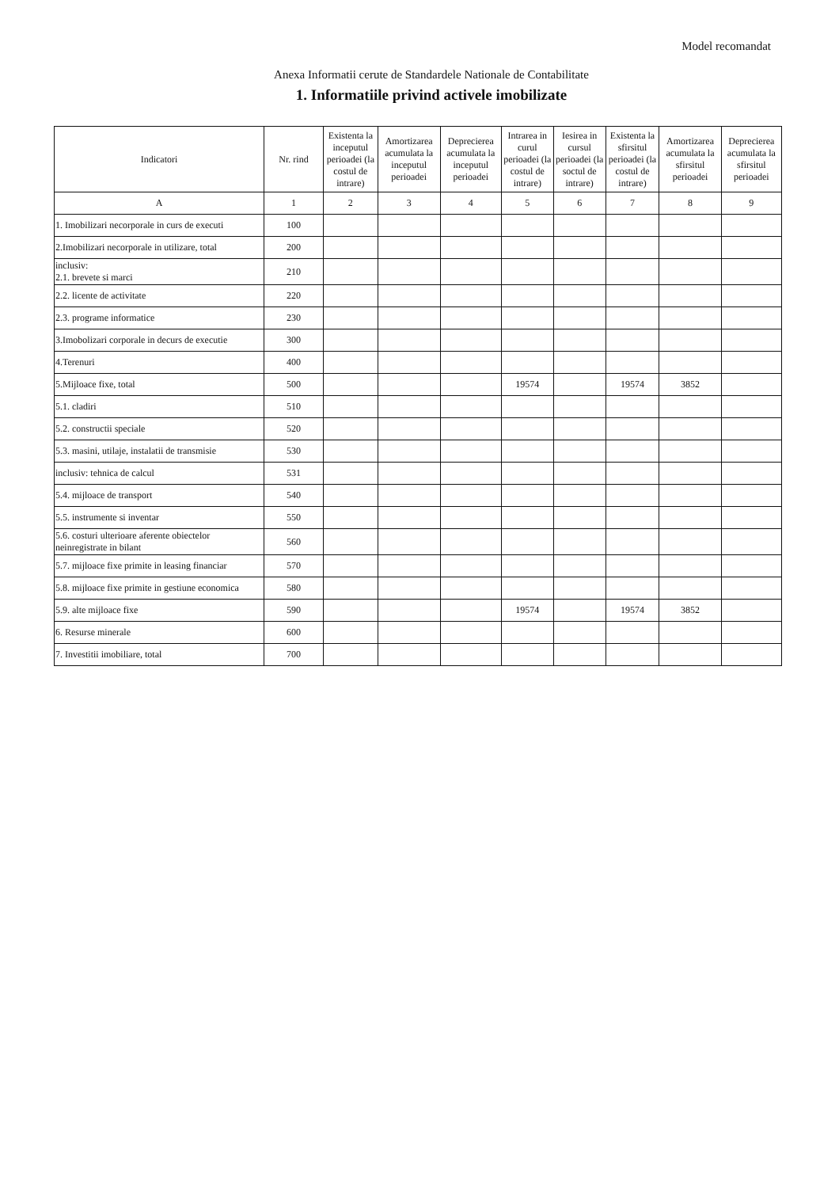Model recomandat
Anexa Informatii cerute de Standardele Nationale de Contabilitate
1. Informatiile privind activele imobilizate
| Indicatori | Nr. rind | Existenta la inceputul perioadei (la costul de intrare) | Amortizarea acumulata la inceputul perioadei | Deprecierea acumulata la inceputul perioadei | Intrarea in curul perioadei (la costul de intrare) | Iesirea in cursul perioadei (la soctul de intrare) | Existenta la sfirsitul perioadei (la costul de intrare) | Amortizarea acumulata la sfirsitul perioadei | Deprecierea acumulata la sfirsitul perioadei |
| --- | --- | --- | --- | --- | --- | --- | --- | --- | --- |
| A | 1 | 2 | 3 | 4 | 5 | 6 | 7 | 8 | 9 |
| 1. Imobilizari necorporale in curs de executi | 100 | | | | | | | | |
| 2.Imobilizari necorporale in utilizare, total | 200 | | | | | | | | |
| inclusiv: 2.1. brevete si marci | 210 | | | | | | | | |
| 2.2. licente de activitate | 220 | | | | | | | | |
| 2.3. programe informatice | 230 | | | | | | | | |
| 3.Imobolizari corporale in decurs de executie | 300 | | | | | | | | |
| 4.Terenuri | 400 | | | | | | | | |
| 5.Mijloace fixe, total | 500 | | | | 19574 | | 19574 | 3852 | |
| 5.1. cladiri | 510 | | | | | | | | |
| 5.2. constructii speciale | 520 | | | | | | | | |
| 5.3. masini, utilaje, instalatii de transmisie | 530 | | | | | | | | |
| inclusiv: tehnica de calcul | 531 | | | | | | | | |
| 5.4. mijloace de transport | 540 | | | | | | | | |
| 5.5. instrumente si inventar | 550 | | | | | | | | |
| 5.6. costuri ulterioare aferente obiectelor neinregistrate in bilant | 560 | | | | | | | | |
| 5.7. mijloace fixe primite in leasing financiar | 570 | | | | | | | | |
| 5.8. mijloace fixe primite in gestiune economica | 580 | | | | | | | | |
| 5.9. alte mijloace fixe | 590 | | | | 19574 | | 19574 | 3852 | |
| 6. Resurse minerale | 600 | | | | | | | | |
| 7. Investitii imobiliare, total | 700 | | | | | | | | |